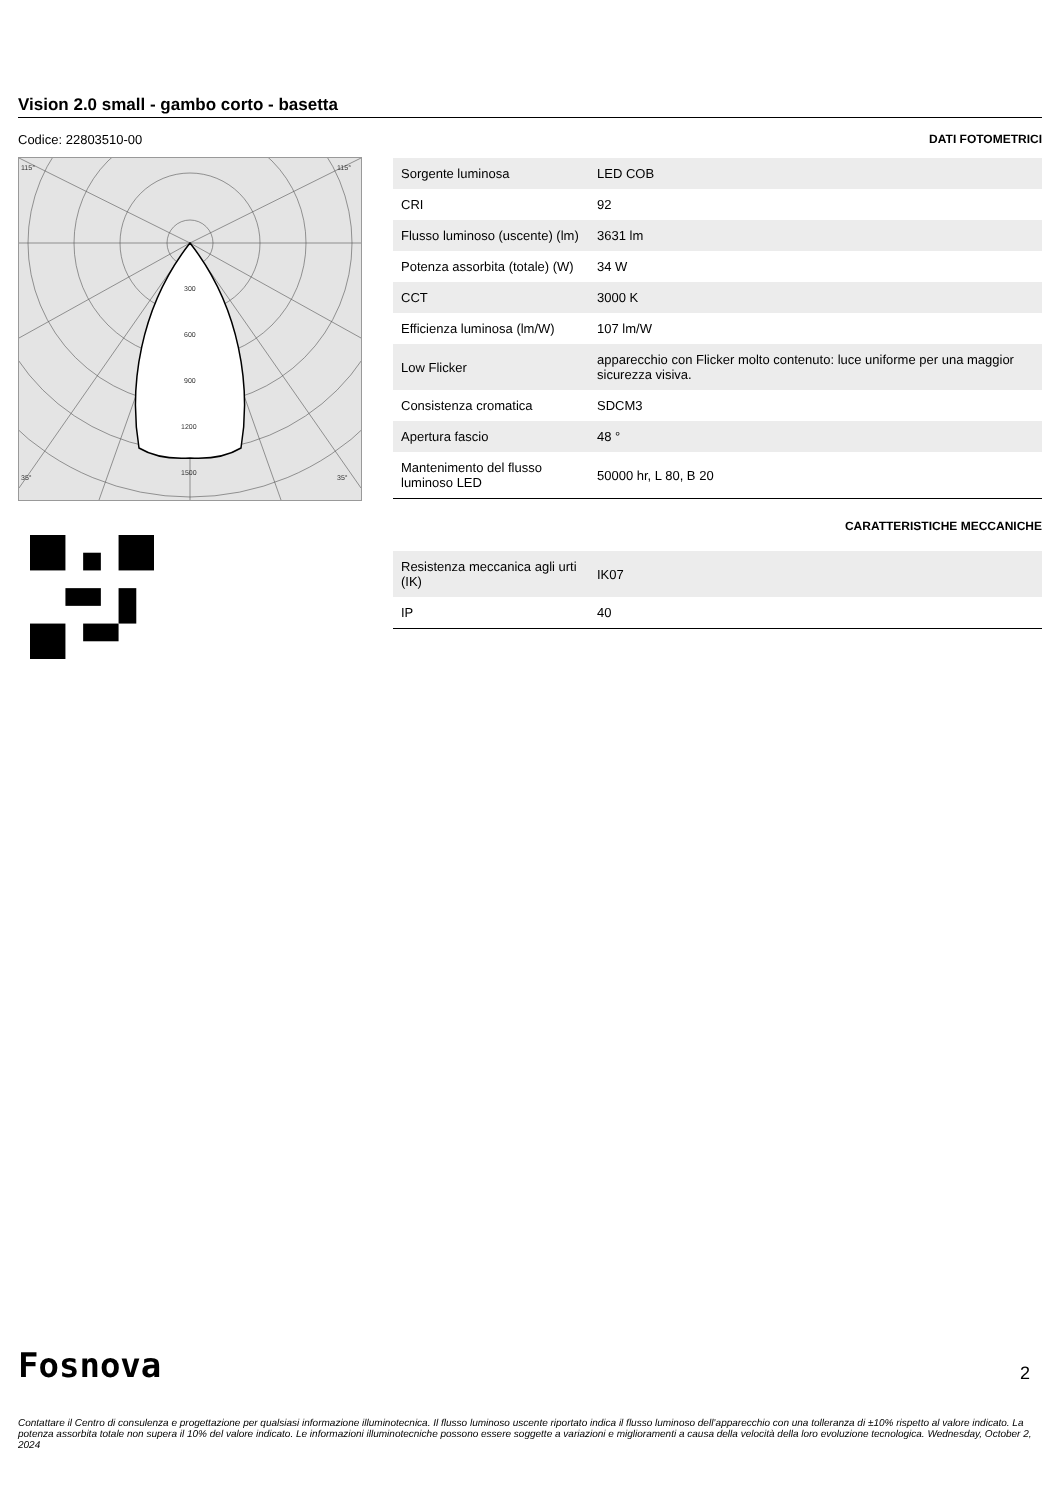Vision 2.0 small - gambo corto - basetta
Codice: 22803510-00
300
600
900
1200
1500
115°
115°
35°
35°
DATI FOTOMETRICI
| Sorgente luminosa | LED COB |
| CRI | 92 |
| Flusso luminoso (uscente) (lm) | 3631 lm |
| Potenza assorbita (totale) (W) | 34 W |
| CCT | 3000 K |
| Efficienza luminosa (lm/W) | 107 lm/W |
| Low Flicker | apparecchio con Flicker molto contenuto: luce uniforme per una maggior sicurezza visiva. |
| Consistenza cromatica | SDCM3 |
| Apertura fascio | 48 ° |
| Mantenimento del flusso luminoso LED | 50000 hr, L 80, B 20 |
CARATTERISTICHE MECCANICHE
| Resistenza meccanica agli urti (IK) | IK07 |
| IP | 40 |
Fosnova
Contattare il Centro di consulenza e progettazione per qualsiasi informazione illuminotecnica. Il flusso luminoso uscente riportato indica il flusso luminoso dell’apparecchio con una tolleranza di ±10% rispetto al valore indicato. La potenza assorbita totale non supera il 10% del valore indicato. Le informazioni illuminotecniche possono essere soggette a variazioni e miglioramenti a causa della velocità della loro evoluzione tecnologica. Wednesday, October 2, 2024
2